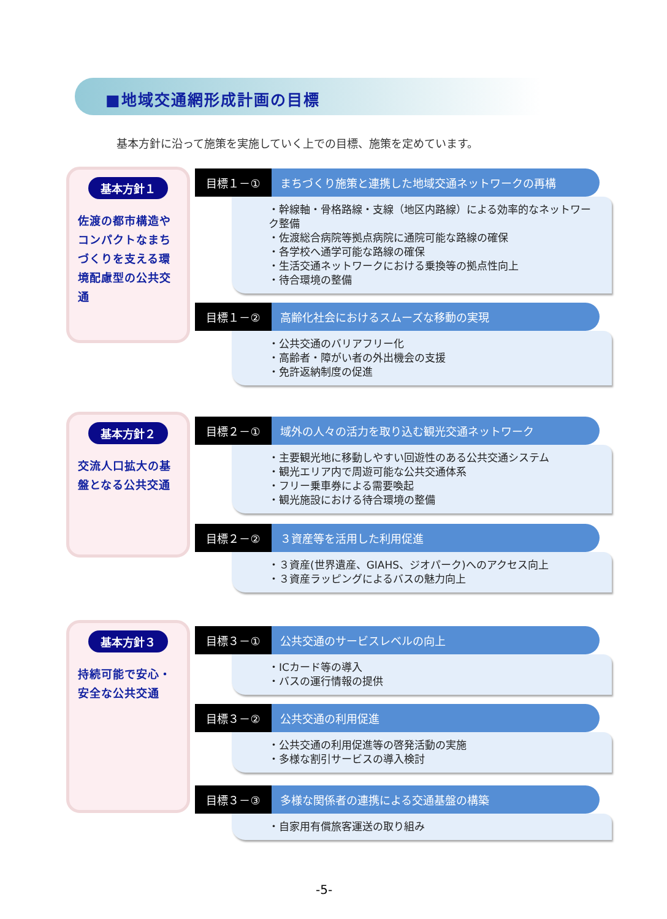■地域交通網形成計画の目標
基本方針に沿って施策を実施していく上での目標、施策を定めています。
基本方針１
佐渡の都市構造やコンパクトなまちづくりを支える環境配慮型の公共交通
目標１－① まちづくり施策と連携した地域交通ネットワークの再構
・幹線軸・骨格路線・支線（地区内路線）による効率的なネットワーク整備
・佐渡総合病院等拠点病院に通院可能な路線の確保
・各学校へ通学可能な路線の確保
・生活交通ネットワークにおける乗換等の拠点性向上
・待合環境の整備
目標１－② 高齢化社会におけるスムーズな移動の実現
・公共交通のバリアフリー化
・高齢者・障がい者の外出機会の支援
・免許返納制度の促進
基本方針２
交流人口拡大の基盤となる公共交通
目標２－① 域外の人々の活力を取り込む観光交通ネットワーク
・主要観光地に移動しやすい回遊性のある公共交通システム
・観光エリア内で周遊可能な公共交通体系
・フリー乗車券による需要喚起
・観光施設における待合環境の整備
目標２－② ３資産等を活用した利用促進
・３資産(世界遺産、GIAHS、ジオパーク)へのアクセス向上
・３資産ラッピングによるバスの魅力向上
基本方針３
持続可能で安心・安全な公共交通
目標３－① 公共交通のサービスレベルの向上
・ICカード等の導入
・バスの運行情報の提供
目標３－② 公共交通の利用促進
・公共交通の利用促進等の啓発活動の実施
・多様な割引サービスの導入検討
目標３－③ 多様な関係者の連携による交通基盤の構築
・自家用有償旅客運送の取り組み
-5-